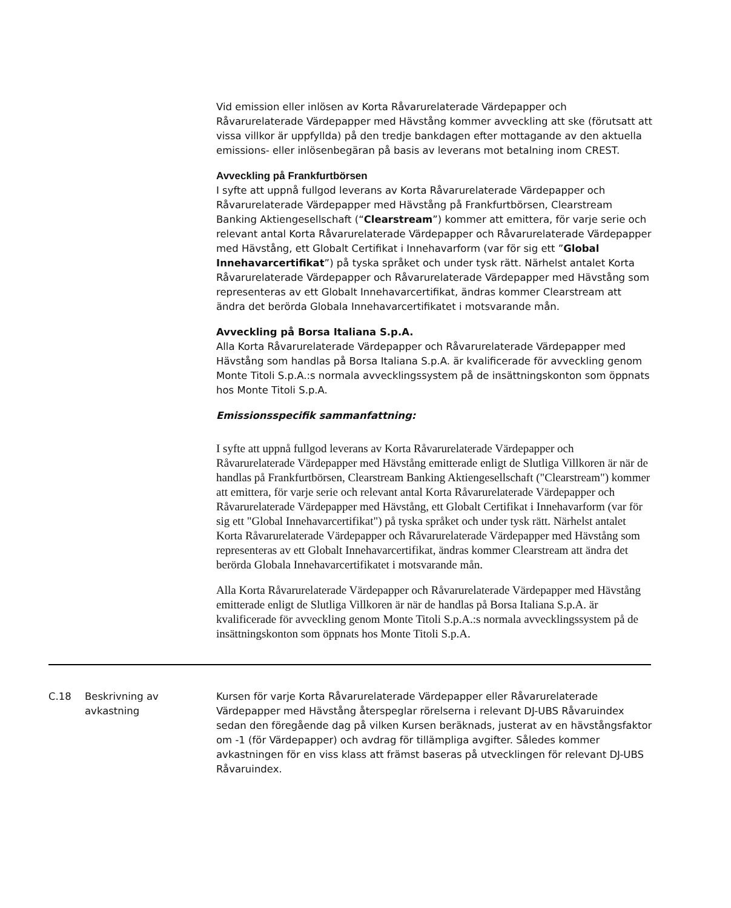Vid emission eller inlösen av Korta Råvarurelaterade Värdepapper och Råvarurelaterade Värdepapper med Hävstång kommer avveckling att ske (förutsatt att vissa villkor är uppfyllda) på den tredje bankdagen efter mottagande av den aktuella emissions- eller inlösenbegäran på basis av leverans mot betalning inom CREST.
Avveckling på Frankfurtbörsen
I syfte att uppnå fullgod leverans av Korta Råvarurelaterade Värdepapper och Råvarurelaterade Värdepapper med Hävstång på Frankfurtbörsen, Clearstream Banking Aktiengesellschaft (“Clearstream”) kommer att emittera, för varje serie och relevant antal Korta Råvarurelaterade Värdepapper och Råvarurelaterade Värdepapper med Hävstång, ett Globalt Certifikat i Innehavarform (var för sig ett ”Global Innehavarcertifikat”) på tyska språket och under tysk rätt. Närhelst antalet Korta Råvarurelaterade Värdepapper och Råvarurelaterade Värdepapper med Hävstång som representeras av ett Globalt Innehavarcertifikat, ändras kommer Clearstream att ändra det berörda Globala Innehavarcertifikatet i motsvarande mån.
Avveckling på Borsa Italiana S.p.A.
Alla Korta Råvarurelaterade Värdepapper och Råvarurelaterade Värdepapper med Hävstång som handlas på Borsa Italiana S.p.A. är kvalificerade för avveckling genom Monte Titoli S.p.A.:s normala avvecklingssystem på de insättningskonton som öppnats hos Monte Titoli S.p.A.
Emissionsspecifik sammanfattning:
I syfte att uppnå fullgod leverans av Korta Råvarurelaterade Värdepapper och Råvarurelaterade Värdepapper med Hävstång emitterade enligt de Slutliga Villkoren är när de handlas på Frankfurtbörsen, Clearstream Banking Aktiengesellschaft ("Clearstream") kommer att emittera, för varje serie och relevant antal Korta Råvarurelaterade Värdepapper och Råvarurelaterade Värdepapper med Hävstång, ett Globalt Certifikat i Innehavarform (var för sig ett "Global Innehavarcertifikat") på tyska språket och under tysk rätt. Närhelst antalet Korta Råvarurelaterade Värdepapper och Råvarurelaterade Värdepapper med Hävstång som representeras av ett Globalt Innehavarcertifikat, ändras kommer Clearstream att ändra det berörda Globala Innehavarcertifikatet i motsvarande mån.
Alla Korta Råvarurelaterade Värdepapper och Råvarurelaterade Värdepapper med Hävstång emitterade enligt de Slutliga Villkoren är när de handlas på Borsa Italiana S.p.A. är kvalificerade för avveckling genom Monte Titoli S.p.A.:s normala avvecklingssystem på de insättningskonton som öppnats hos Monte Titoli S.p.A.
| C.18 | Beskrivning av avkastning | Kursen för varje Korta Råvarurelaterade Värdepapper eller Råvarurelaterade Värdepapper med Hävstång återspeglar rörelserna i relevant DJ-UBS Råvaruindex sedan den föregående dag på vilken Kursen beräknads, justerat av en hävstångsfaktor om -1 (för Värdepapper) och avdrag för tillämpliga avgifter. Således kommer avkastningen för en viss klass att främst baseras på utvecklingen för relevant DJ-UBS Råvaruindex. |